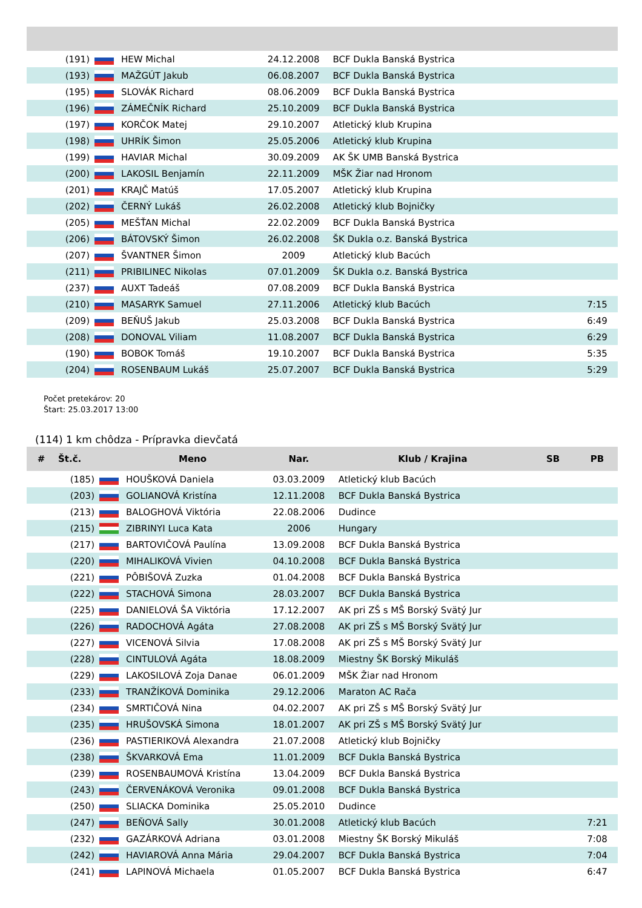| (191) | | HEW Michal | 24.12.2008 | BCF Dukla Banská Bystrica | | |
| (193) | | MAŽGÚT Jakub | 06.08.2007 | BCF Dukla Banská Bystrica | | |
| (195) | | SLOVÁK Richard | 08.06.2009 | BCF Dukla Banská Bystrica | | |
| (196) | | ZÁMEČNÍK Richard | 25.10.2009 | BCF Dukla Banská Bystrica | | |
| (197) | | KORČOK Matej | 29.10.2007 | Atletický klub Krupina | | |
| (198) | | UHRÍK Šimon | 25.05.2006 | Atletický klub Krupina | | |
| (199) | | HAVIAR Michal | 30.09.2009 | AK ŠK UMB Banská Bystrica | | |
| (200) | | LAKOSIL Benjamín | 22.11.2009 | MŠK Žiar nad Hronom | | |
| (201) | | KRAJČ Matúš | 17.05.2007 | Atletický klub Krupina | | |
| (202) | | ČERNÝ Lukáš | 26.02.2008 | Atletický klub Bojničky | | |
| (205) | | MEŠŤAN Michal | 22.02.2009 | BCF Dukla Banská Bystrica | | |
| (206) | | BÁTOVSKÝ Šimon | 26.02.2008 | ŠK Dukla o.z. Banská Bystrica | | |
| (207) | | ŠVANTNER Šimon | 2009 | Atletický klub Bacúch | | |
| (211) | | PRIBILINEC Nikolas | 07.01.2009 | ŠK Dukla o.z. Banská Bystrica | | |
| (237) | | AUXT Tadeáš | 07.08.2009 | BCF Dukla Banská Bystrica | | |
| (210) | | MASARYK Samuel | 27.11.2006 | Atletický klub Bacúch | | 7:15 |
| (209) | | BEŇUŠ Jakub | 25.03.2008 | BCF Dukla Banská Bystrica | | 6:49 |
| (208) | | DONOVAL Viliam | 11.08.2007 | BCF Dukla Banská Bystrica | | 6:29 |
| (190) | | BOBOK Tomáš | 19.10.2007 | BCF Dukla Banská Bystrica | | 5:35 |
| (204) | | ROSENBAUM Lukáš | 25.07.2007 | BCF Dukla Banská Bystrica | | 5:29 |
Počet pretekárov: 20
Štart: 25.03.2017 13:00
(114) 1 km chôdza - Prípravka dievčatá
| # | Št.č. | | Meno | Nar. | Klub / Krajina | SB | PB |
| --- | --- | --- | --- | --- | --- | --- | --- |
| | (185) | | HOUŠKOVÁ Daniela | 03.03.2009 | Atletický klub Bacúch | | |
| | (203) | | GOLIANOVÁ Kristína | 12.11.2008 | BCF Dukla Banská Bystrica | | |
| | (213) | | BALOGHOVÁ Viktória | 22.08.2006 | Dudince | | |
| | (215) | | ZIBRINYI Luca Kata | 2006 | Hungary | | |
| | (217) | | BARTOVIČOVÁ Paulína | 13.09.2008 | BCF Dukla Banská Bystrica | | |
| | (220) | | MIHALIKOVÁ Vivien | 04.10.2008 | BCF Dukla Banská Bystrica | | |
| | (221) | | PÔBIŠOVÁ Zuzka | 01.04.2008 | BCF Dukla Banská Bystrica | | |
| | (222) | | STACHOVÁ Simona | 28.03.2007 | BCF Dukla Banská Bystrica | | |
| | (225) | | DANIELOVÁ ŠA Viktória | 17.12.2007 | AK pri ZŠ s MŠ Borský Svätý Jur | | |
| | (226) | | RADOCHOVÁ Agáta | 27.08.2008 | AK pri ZŠ s MŠ Borský Svätý Jur | | |
| | (227) | | VICENOVÁ Silvia | 17.08.2008 | AK pri ZŠ s MŠ Borský Svätý Jur | | |
| | (228) | | CINTULOVÁ Agáta | 18.08.2009 | Miestny ŠK Borský Mikuláš | | |
| | (229) | | LAKOSILOVÁ Zoja Danae | 06.01.2009 | MŠK Žiar nad Hronom | | |
| | (233) | | TRANŽÍKOVÁ Dominika | 29.12.2006 | Maraton AC Rača | | |
| | (234) | | SMRTIČOVÁ Nina | 04.02.2007 | AK pri ZŠ s MŠ Borský Svätý Jur | | |
| | (235) | | HRUŠOVSKÁ Simona | 18.01.2007 | AK pri ZŠ s MŠ Borský Svätý Jur | | |
| | (236) | | PASTIERIKOVÁ Alexandra | 21.07.2008 | Atletický klub Bojničky | | |
| | (238) | | ŠKVARKOVÁ Ema | 11.01.2009 | BCF Dukla Banská Bystrica | | |
| | (239) | | ROSENBAUMOVÁ Kristína | 13.04.2009 | BCF Dukla Banská Bystrica | | |
| | (243) | | ČERVENÁKOVÁ Veronika | 09.01.2008 | BCF Dukla Banská Bystrica | | |
| | (250) | | SLIACKA Dominika | 25.05.2010 | Dudince | | |
| | (247) | | BEŇOVÁ Sally | 30.01.2008 | Atletický klub Bacúch | | 7:21 |
| | (232) | | GAZÁRKOVÁ Adriana | 03.01.2008 | Miestny ŠK Borský Mikuláš | | 7:08 |
| | (242) | | HAVIAROVÁ Anna Mária | 29.04.2007 | BCF Dukla Banská Bystrica | | 7:04 |
| | (241) | | LAPINOVÁ Michaela | 01.05.2007 | BCF Dukla Banská Bystrica | | 6:47 |